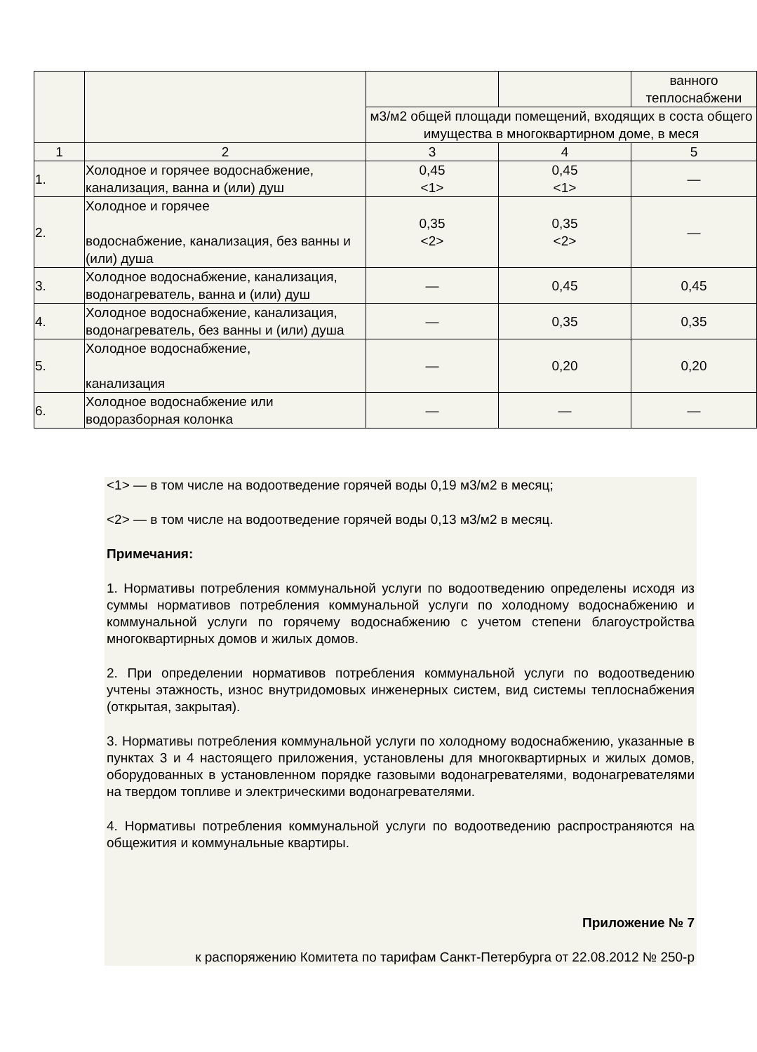| | | | | ванного теплоснабжени |
| | | м3/м2 общей площади помещений, входящих в соста общего имущества в многоквартирном доме, в меся | | |
| 1 | 2 | 3 | 4 | 5 |
| 1. | Холодное и горячее водоснабжение, канализация, ванна и (или) душ | 0,45 <1> | 0,45 <1> | — |
| 2. | Холодное и горячее водоснабжение, канализация, без ванны и (или) душа | 0,35 <2> | 0,35 <2> | — |
| 3. | Холодное водоснабжение, канализация, водонагреватель, ванна и (или) душ | — | 0,45 | 0,45 |
| 4. | Холодное водоснабжение, канализация, водонагреватель, без ванны и (или) душа | — | 0,35 | 0,35 |
| 5. | Холодное водоснабжение, канализация | — | 0,20 | 0,20 |
| 6. | Холодное водоснабжение или водоразборная колонка | — | — | — |
<1> — в том числе на водоотведение горячей воды 0,19 м3/м2 в месяц;
<2> — в том числе на водоотведение горячей воды 0,13 м3/м2 в месяц.
Примечания:
1. Нормативы потребления коммунальной услуги по водоотведению определены исходя из суммы нормативов потребления коммунальной услуги по холодному водоснабжению и коммунальной услуги по горячему водоснабжению с учетом степени благоустройства многоквартирных домов и жилых домов.
2. При определении нормативов потребления коммунальной услуги по водоотведению учтены этажность, износ внутридомовых инженерных систем, вид системы теплоснабжения (открытая, закрытая).
3. Нормативы потребления коммунальной услуги по холодному водоснабжению, указанные в пунктах 3 и 4 настоящего приложения, установлены для многоквартирных и жилых домов, оборудованных в установленном порядке газовыми водонагревателями, водонагревателями на твердом топливе и электрическими водонагревателями.
4. Нормативы потребления коммунальной услуги по водоотведению распространяются на общежития и коммунальные квартиры.
Приложение № 7
к распоряжению Комитета по тарифам Санкт-Петербурга от 22.08.2012 № 250-р